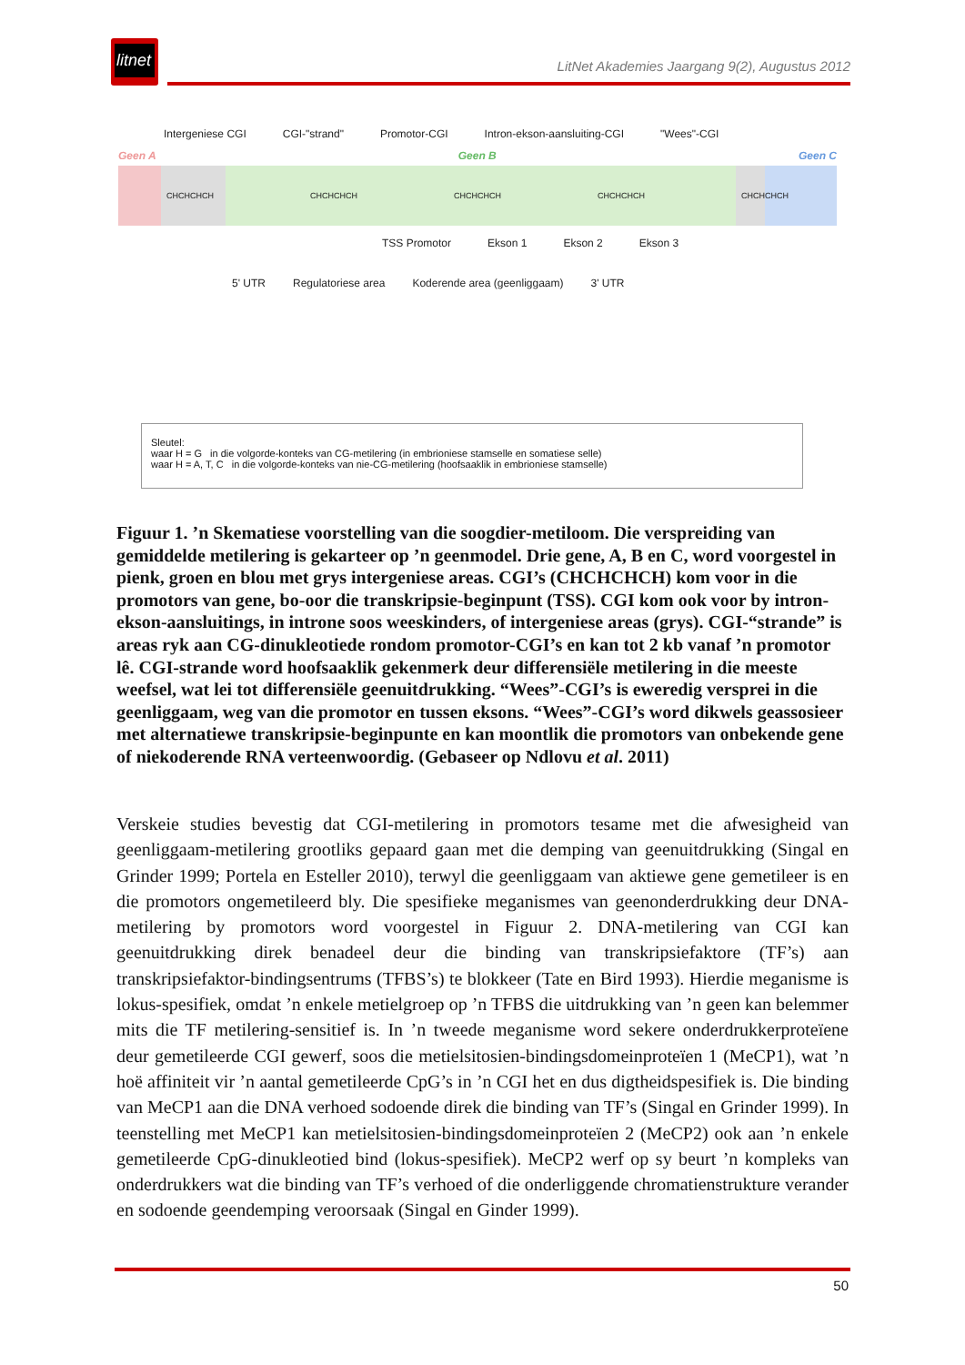litnet
LitNet Akademies Jaargang 9(2), Augustus 2012
Intergeniese CGI CGI-"strand" Promotor-CGI Intron-ekson-aansluiting-CGI "Wees"-CGI
Geen A Geen B Geen C
CHCHCHCH CHCHCHCH CHCHCHCH CHCHCHCH CHCHCHCH
TSS Promotor Ekson 1 Ekson 2 Ekson 3
5' UTR Regulatoriese area Koderende area (geenliggaam) 3' UTR
Sleutel:
waar H = G in die volgorde-konteks van CG-metilering (in embrioniese stamselle en somatiese selle)
waar H = A, T, C in die volgorde-konteks van nie-CG-metilering (hoofsaaklik in embrioniese stamselle)
Figuur 1. ’n Skematiese voorstelling van die soogdier-metiloom. Die verspreiding van gemiddelde metilering is gekarteer op ’n geenmodel. Drie gene, A, B en C, word voorgestel in pienk, groen en blou met grys intergeniese areas. CGI’s (CHCHCHCH) kom voor in die promotors van gene, bo-oor die transkripsie-beginpunt (TSS). CGI kom ook voor by intron-ekson-aansluitings, in introne soos weeskinders, of intergeniese areas (grys). CGI-“strande” is areas ryk aan CG-dinukleotiede rondom promotor-CGI’s en kan tot 2 kb vanaf ’n promotor lê. CGI-strande word hoofsaaklik gekenmerk deur differensiële metilering in die meeste weefsel, wat lei tot differensiële geenuitdrukking. “Wees”-CGI’s is eweredig versprei in die geenliggaam, weg van die promotor en tussen eksons. “Wees”-CGI’s word dikwels geassosieer met alternatiewe transkripsie-beginpunte en kan moontlik die promotors van onbekende gene of niekoderende RNA verteenwoordig. (Gebaseer op Ndlovu et al. 2011)
Verskeie studies bevestig dat CGI-metilering in promotors tesame met die afwesigheid van geenliggaam-metilering grootliks gepaard gaan met die demping van geenuitdrukking (Singal en Grinder 1999; Portela en Esteller 2010), terwyl die geenliggaam van aktiewe gene gemetileer is en die promotors ongemetileerd bly. Die spesifieke meganismes van geenonderdrukking deur DNA-metilering by promotors word voorgestel in Figuur 2. DNA-metilering van CGI kan geenuitdrukking direk benadeel deur die binding van transkripsiefaktore (TF’s) aan transkripsiefaktor-bindingsentrums (TFBS’s) te blokkeer (Tate en Bird 1993). Hierdie meganisme is lokus-spesifiek, omdat ’n enkele metielgroep op ’n TFBS die uitdrukking van ’n geen kan belemmer mits die TF metilering-sensitief is. In ’n tweede meganisme word sekere onderdrukkerproteïene deur gemetileerde CGI gewerf, soos die metielsitosien-bindingsdomeinproteïen 1 (MeCP1), wat ’n hoë affiniteit vir ’n aantal gemetileerde CpG’s in ’n CGI het en dus digtheidspesifiek is. Die binding van MeCP1 aan die DNA verhoed sodoende direk die binding van TF’s (Singal en Grinder 1999). In teenstelling met MeCP1 kan metielsitosien-bindingsdomeinproteïen 2 (MeCP2) ook aan ’n enkele gemetileerde CpG-dinukleotied bind (lokus-spesifiek). MeCP2 werf op sy beurt ’n kompleks van onderdrukkers wat die binding van TF’s verhoed of die onderliggende chromatienstrukture verander en sodoende geendemping veroorsaak (Singal en Ginder 1999).
50